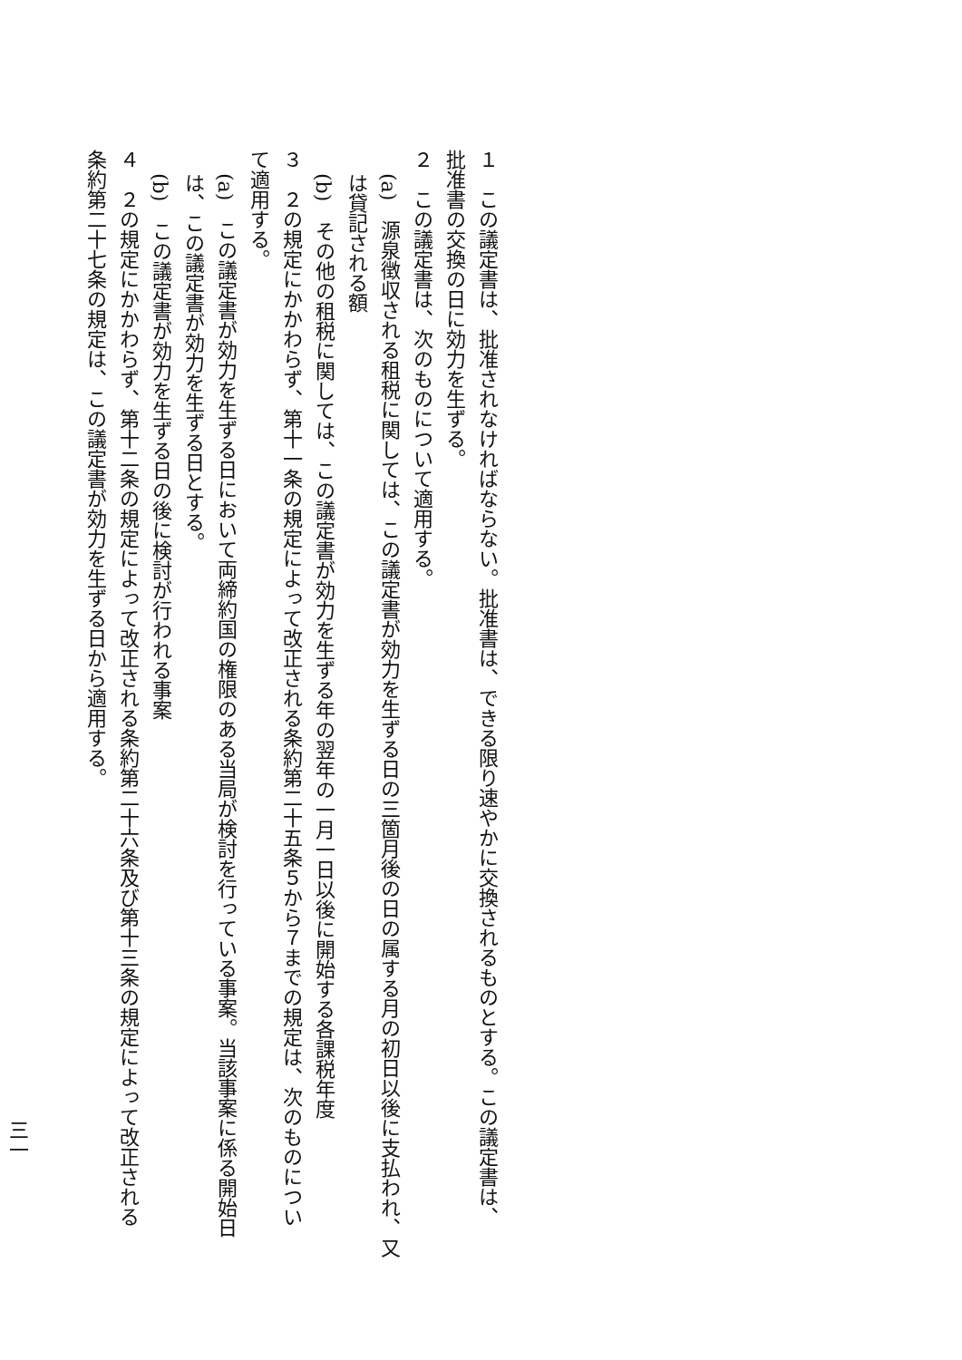１　この議定書は、批准されなければならない。批准書は、できる限り速やかに交換されるものとする。この議定書は、批准書の交換の日に効力を生ずる。
２　この議定書は、次のものについて適用する。
(a)　源泉徴収される租税に関しては、この議定書が効力を生ずる日の三箇月後の日の属する月の初日以後に支払われ、又は貸記される額
(b)　その他の租税に関しては、この議定書が効力を生ずる年の翌年の一月一日以後に開始する各課税年度
３　２の規定にかかわらず、第十一条の規定によって改正される条約第二十五条５から７までの規定は、次のものについて適用する。
(a)　この議定書が効力を生ずる日において両締約国の権限のある当局が検討を行っている事案。当該事案に係る開始日は、この議定書が効力を生ずる日とする。
(b)　この議定書が効力を生ずる日の後に検討が行われる事案
４　２の規定にかかわらず、第十二条の規定によって改正される条約第二十六条及び第十三条の規定によって改正される条約第二十七条の規定は、この議定書が効力を生ずる日から適用する。
三一